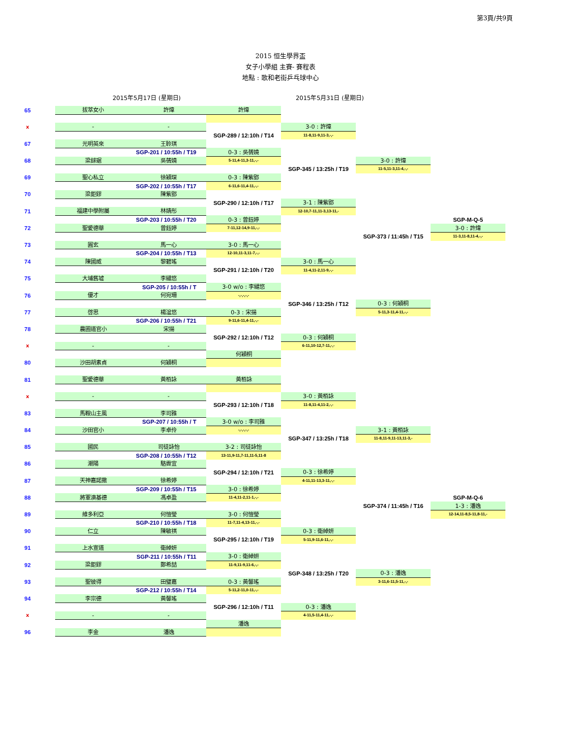第3頁/共9頁
2015 恒生學界盃
女子小學組 主賽- 賽程表
地點 : 歌和老街乒乓球中心
2015年5月17日 (星期日) 2015年5月31日 (星期日)
| 65 | 拔萃女小 | 許煒 | 許煒 | | | |
| x | - | - | | 3-0 : 許煒 | | |
| | | | SGP-289 / 12:10h / T14 | 11-8,11-9,11-3,-,- | | |
| 67 | 光明英來 | 王聆琪 | | | | |
| | | SGP-201 / 10:55h / T19 | 0-3 : 吳蒨嬈 | | | |
| 68 | 梁銶琚 | 吳蒨嬈 | 5-11,4-11,3-11,-,- | | 3-0 : 許煒 | |
| | | | | SGP-345 / 13:25h / T19 | 11-5,11-3,11-4,-,- | |
| 69 | 聖心私立 | 徐穎琛 | 0-3 : 陳紫郢 | | | |
| | | SGP-202 / 10:55h / T17 | 6-11,6-11,4-11,-,- | | | |
| 70 | 梁鉅鏐 | 陳紫郢 | | | | |
| | | | SGP-290 / 12:10h / T17 | 3-1 : 陳紫郢 | | |
| 71 | 福建中學附屬 | 林婧彤 | | 12-10,7-11,11-3,13-11,- | | |
| | | SGP-203 / 10:55h / T20 | 0-3 : 曾鈺婷 | | | SGP-M-Q-5 |
| 72 | 聖愛德華 | 曾鈺婷 | 7-11,12-14,9-11,-,- | | | 3-0 : 許煒 |
| | | | | | SGP-373 / 11:45h / T15 | 11-3,11-8,11-4,-,- |
| 73 | 圓玄 | 馬一心 | 3-0 : 馬一心 | | | |
| | | SGP-204 / 10:55h / T13 | 12-10,11-3,11-7,-,- | | | |
| 74 | 陳國威 | 黎碧瑤 | | 3-0 : 馬一心 | | |
| | | | SGP-291 / 12:10h / T20 | 11-4,11-2,11-9,-,- | | |
| 75 | 大埔舊墟 | 李繾悠 | | | | |
| | | SGP-205 / 10:55h / T | 3-0 w/o : 李繾悠 | | | |
| 76 | 優才 | 何宛珊 | -,-,-,-,- | | | |
| | | | | SGP-346 / 13:25h / T12 | 0-3 : 何穎桐 | |
| 77 | 啓思 | 楊湓悠 | 0-3 : 宋揚 | | 5-11,3-11,4-11,-,- | |
| | | SGP-206 / 10:55h / T21 | 9-11,6-11,4-11,-,- | | | |
| 78 | 農圃道官小 | 宋揚 | | | | |
| | | | SGP-292 / 12:10h / T12 | 0-3 : 何穎桐 | | |
| x | - | - | | 6-11,10-12,7-11,-,- | | |
| | | | 何穎桐 | | | |
| 80 | 沙田胡素貞 | 何穎桐 | | | | |
| 81 | 聖愛德華 | 黃栢詠 | 黃栢詠 | | | |
| x | - | - | | 3-0 : 黃栢詠 | | |
| | | | SGP-293 / 12:10h / T18 | 11-8,11-4,11-2,-,- | | |
| 83 | 馬鞍山主風 | 李司雅 | | | | |
| | | SGP-207 / 10:55h / T | 3-0 w/o : 李司雅 | | | |
| 84 | 沙田官小 | 李卓伶 | -,-,-,-,- | | 3-1 : 黃栢詠 | |
| | | | | SGP-347 / 13:25h / T18 | 11-8,11-9,11-13,11-3,- | |
| 85 | 國民 | 司徒詠怡 | 3-2 : 司徒詠怡 | | | |
| | | SGP-208 / 10:55h / T12 | 13-11,9-11,7-11,11-5,11-8 | | | |
| 86 | 潮陽 | 駱霽宜 | | | | |
| | | | SGP-294 / 12:10h / T21 | 0-3 : 徐希婷 | | |
| 87 | 天神嘉諾撒 | 徐希婷 | | 4-11,11-13,3-11,-,- | | |
| | | SGP-209 / 10:55h / T15 | 3-0 : 徐希婷 | | | |
| 88 | 將軍澳基德 | 馮卓盈 | 11-4,11-2,11-1,-,- | | | SGP-M-Q-6 |
| | | | | | SGP-374 / 11:45h / T16 | 1-3 : 潘逸 |
| 89 | 維多利亞 | 何愷瑩 | 3-0 : 何愷瑩 | | | 12-14,11-8,5-11,8-11,- |
| | | SGP-210 / 10:55h / T18 | 11-7,11-4,13-11,-,- | | | |
| 90 | 仁立 | 陳敏祺 | | 0-3 : 衛綽妍 | | |
| | | | SGP-295 / 12:10h / T19 | 5-11,9-11,6-11,-,- | | |
| 91 | 上水宣道 | 衛綽妍 | | | | |
| | | SGP-211 / 10:55h / T11 | 3-0 : 衛綽妍 | | | |
| 92 | 梁鉅鏐 | 鄭希喆 | 11-9,11-9,11-6,-,- | | | |
| | | | | SGP-348 / 13:25h / T20 | 0-3 : 潘逸 | |
| 93 | 聖彼得 | 田璧嘉 | 0-3 : 黃馨瑤 | | 3-11,6-11,5-11,-,- | |
| | | SGP-212 / 10:55h / T14 | 5-11,2-11,0-11,-,- | | | |
| 94 | 李宗德 | 黃馨瑤 | | | | |
| | | | SGP-296 / 12:10h / T11 | 0-3 : 潘逸 | | |
| x | - | - | | 4-11,5-11,4-11,-,- | | |
| | | | 潘逸 | | | |
| 96 | 李金 | 潘逸 | | | | |